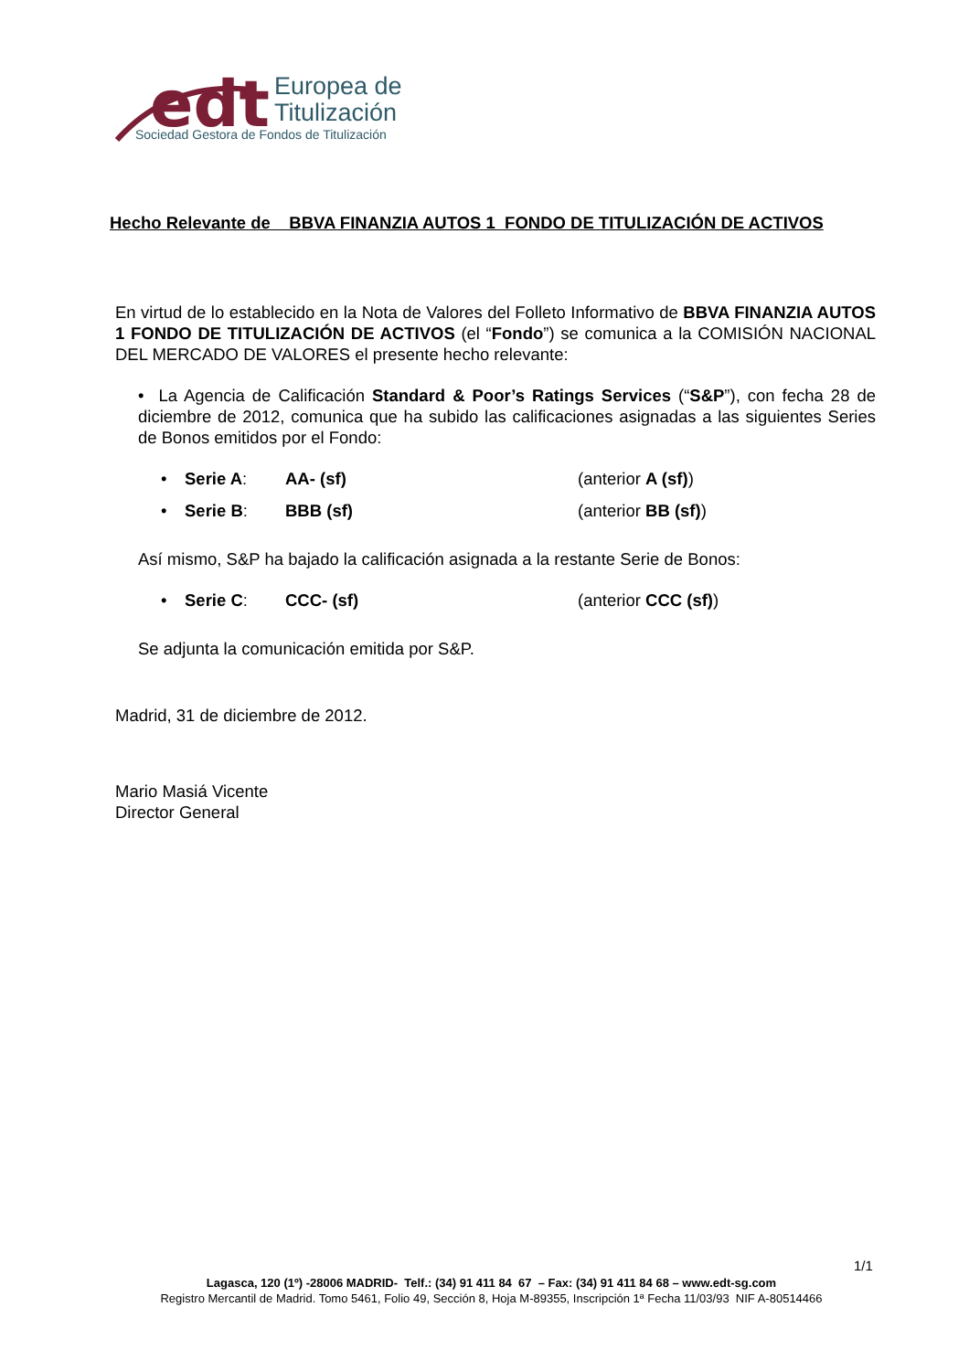edt
Europea de
Titulización
Sociedad Gestora de Fondos de Titulización
Hecho Relevante de BBVA FINANZIA AUTOS 1 FONDO DE TITULIZACIÓN DE ACTIVOS
En virtud de lo establecido en la Nota de Valores del Folleto Informativo de BBVA FINANZIA AUTOS 1 FONDO DE TITULIZACIÓN DE ACTIVOS (el “Fondo”) se comunica a la COMISIÓN NACIONAL DEL MERCADO DE VALORES el presente hecho relevante:
• La Agencia de Calificación Standard & Poor’s Ratings Services (“S&P”), con fecha 28 de diciembre de 2012, comunica que ha subido las calificaciones asignadas a las siguientes Series de Bonos emitidos por el Fondo:
• Serie A: AA- (sf) (anterior A (sf))
• Serie B: BBB (sf) (anterior BB (sf))
Así mismo, S&P ha bajado la calificación asignada a la restante Serie de Bonos:
• Serie C: CCC- (sf) (anterior CCC (sf))
Se adjunta la comunicación emitida por S&P.
Madrid, 31 de diciembre de 2012.
Mario Masiá Vicente
Director General
1/1
Lagasca, 120 (1º) -28006 MADRID- Telf.: (34) 91 411 84 67 – Fax: (34) 91 411 84 68 – www.edt-sg.com
Registro Mercantil de Madrid. Tomo 5461, Folio 49, Sección 8, Hoja M-89355, Inscripción 1ª Fecha 11/03/93 NIF A-80514466